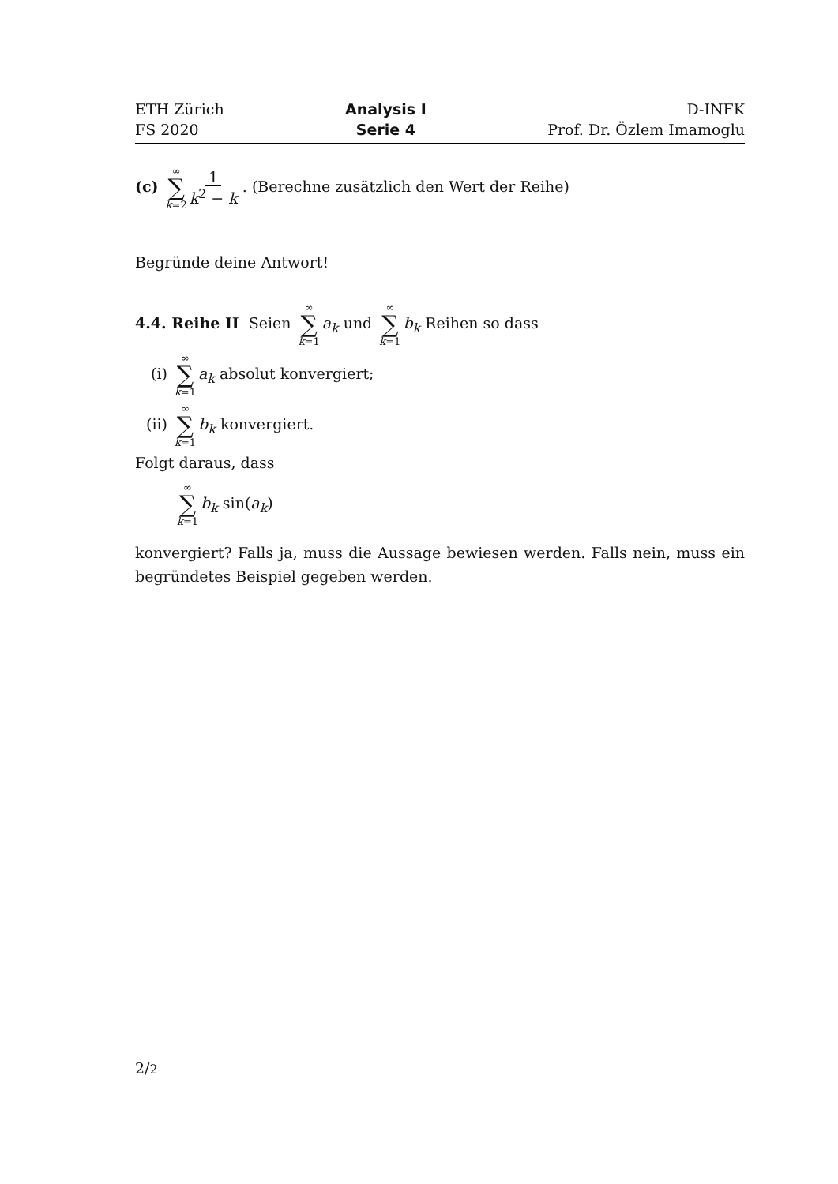ETH Zürich
FS 2020
Analysis I
Serie 4
D-INFK
Prof. Dr. Özlem Imamoglu
(c) ∞ ∑ k=2 1 k<sup>2</sup> − k . (Berechne zusätzlich den Wert der Reihe)
Begründe deine Antwort!
4.4. Reihe II Seien ∞ ∑ k=1 a<sub>k</sub> und ∞ ∑ k=1 b<sub>k</sub> Reihen so dass
(i) ∞ ∑ k=1 a<sub>k</sub> absolut konvergiert;
(ii) ∞ ∑ k=1 b<sub>k</sub> konvergiert.
Folgt daraus, dass
∞ ∑ k=1 b<sub>k</sub> sin(a<sub>k</sub>)
konvergiert? Falls ja, muss die Aussage bewiesen werden. Falls nein, muss ein begründetes Beispiel gegeben werden.
2/2